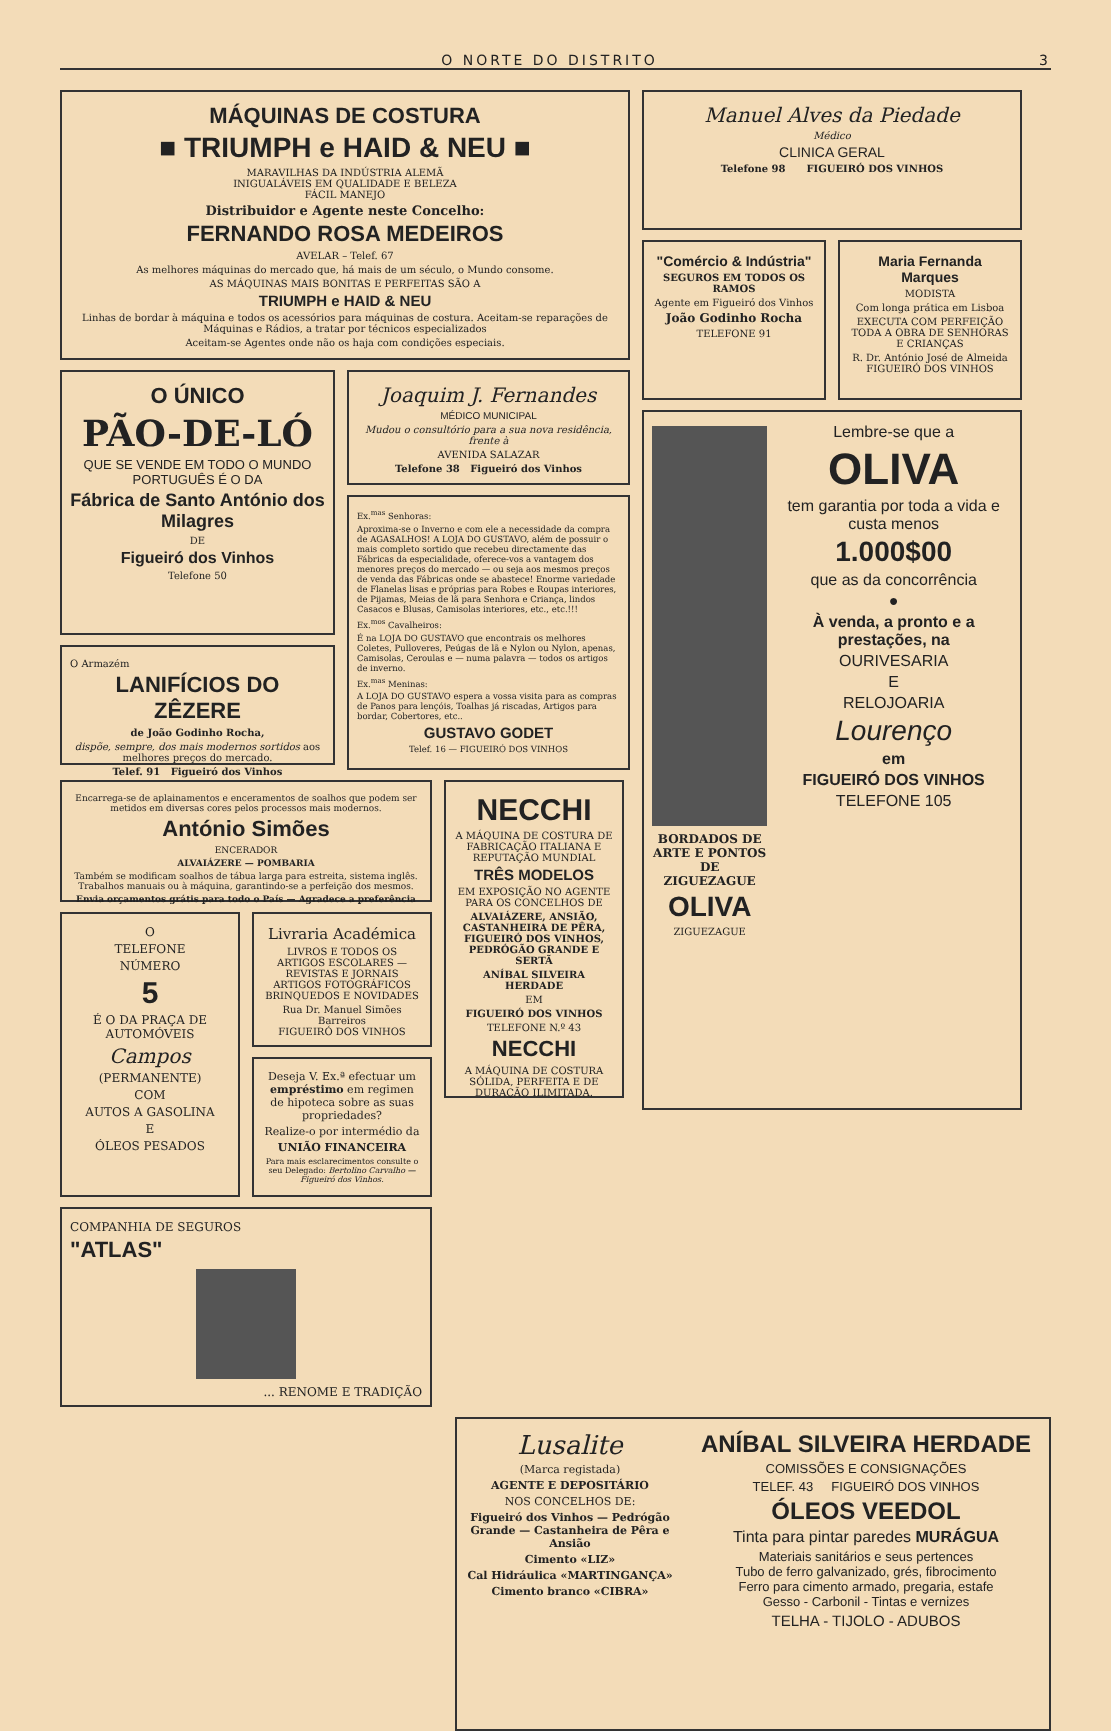O NORTE DO DISTRITO 3
MÁQUINAS DE COSTURA
■ TRIUMPH e HAID & NEU ■
MARAVILHAS DA INDÚSTRIA ALEMÃ
INIGUALÁVEIS EM QUALIDADE E BELEZA
FÁCIL MANEJO
Distribuidor e Agente neste Concelho:
FERNANDO ROSA MEDEIROS
AVELAR – Telef. 67
As melhores máquinas do mercado que, há mais de um século, o Mundo consome.
AS MÁQUINAS MAIS BONITAS E PERFEITAS SÃO A
TRIUMPH e HAID & NEU
Linhas de bordar à máquina e todos os acessórios para máquinas de costura. Aceitam-se reparações de Máquinas e Rádios, a tratar por técnicos especializados
Aceitam-se Agentes onde não os haja com condições especiais.
O ÚNICO
PÃO-DE-LÓ
QUE SE VENDE EM TODO O MUNDO PORTUGUÊS É O DA
Fábrica de Santo António dos Milagres
DE
Figueiró dos Vinhos
Telefone 50
O Armazém
LANIFÍCIOS DO ZÊZERE
de João Godinho Rocha,
dispõe, sempre, dos mais modernos sortidos aos melhores preços do mercado.
Telef. 91 Figueiró dos Vinhos
Joaquim J. Fernandes
MÉDICO MUNICIPAL
Mudou o consultório para a sua nova residência, frente à
AVENIDA SALAZAR
Telefone 38 Figueiró dos Vinhos
Ex.<sup>mas</sup> Senhoras:
Aproxima-se o Inverno e com ele a necessidade da compra de AGASALHOS! A LOJA DO GUSTAVO, além de possuir o mais completo sortido que recebeu directamente das Fábricas da especialidade, oferece-vos a vantagem dos menores preços do mercado — ou seja aos mesmos preços de venda das Fábricas onde se abastece! Enorme variedade de Flanelas lisas e próprias para Robes e Roupas interiores, de Pijamas, Meias de lã para Senhora e Criança, lindos Casacos e Blusas, Camisolas interiores, etc., etc.!!!
Ex.<sup>mos</sup> Cavalheiros:
É na LOJA DO GUSTAVO que encontrais os melhores Coletes, Pulloveres, Peúgas de lã e Nylon ou Nylon, apenas, Camisolas, Ceroulas e — numa palavra — todos os artigos de inverno.
Ex.<sup>mas</sup> Meninas:
A LOJA DO GUSTAVO espera a vossa visita para as compras de Panos para lençóis, Toalhas já riscadas, Artigos para bordar, Cobertores, etc..
GUSTAVO GODET
Telef. 16 — FIGUEIRÓ DOS VINHOS
Encarrega-se de aplainamentos e enceramentos de soalhos que podem ser metidos em diversas cores pelos processos mais modernos.
António Simões
ENCERADOR
ALVAIÁZERE — POMBARIA
Também se modificam soalhos de tábua larga para estreita, sistema inglês. Trabalhos manuais ou à máquina, garantindo-se a perfeição dos mesmos.
Envia orçamentos grátis para todo o País — Agradece a preferência
O
TELEFONE
NÚMERO
5
É O DA PRAÇA DE AUTOMÓVEIS
Campos
(PERMANENTE)
COM
AUTOS A GASOLINA
E
ÓLEOS PESADOS
Livraria Académica
LIVROS E TODOS OS ARTIGOS ESCOLARES — REVISTAS E JORNAIS ARTIGOS FOTOGRÁFICOS BRINQUEDOS E NOVIDADES
Rua Dr. Manuel Simões Barreiros
FIGUEIRÓ DOS VINHOS
Deseja V. Ex.ª efectuar um empréstimo em regimen de hipoteca sobre as suas propriedades?
Realize-o por intermédio da
UNIÃO FINANCEIRA
Para mais esclarecimentos consulte o seu Delegado: Bertolino Carvalho — Figueiró dos Vinhos.
COMPANHIA DE SEGUROS
"ATLAS"
... RENOME E TRADIÇÃO
NECCHI
A MÁQUINA DE COSTURA DE FABRICAÇÃO ITALIANA E REPUTAÇÃO MUNDIAL
TRÊS MODELOS
EM EXPOSIÇÃO NO AGENTE PARA OS CONCELHOS DE
ALVAIÁZERE, ANSIÃO, CASTANHEIRA DE PÊRA, FIGUEIRÓ DOS VINHOS, PEDRÓGÃO GRANDE E SERTÃ
ANÍBAL SILVEIRA HERDADE
EM
FIGUEIRÓ DOS VINHOS
TELEFONE N.º 43
NECCHI
A MÁQUINA DE COSTURA SÓLIDA, PERFEITA E DE DURAÇÃO ILIMITADA.
Manuel Alves da Piedade
Médico
CLINICA GERAL
Telefone 98 FIGUEIRÓ DOS VINHOS
"Comércio & Indústria"
SEGUROS EM TODOS OS RAMOS
Agente em Figueiró dos Vinhos
João Godinho Rocha
TELEFONE 91
Maria Fernanda Marques
MODISTA
Com longa prática em Lisboa
EXECUTA COM PERFEIÇÃO TODA A OBRA DE SENHORAS E CRIANÇAS
R. Dr. António José de Almeida
FIGUEIRÓ DOS VINHOS
BORDADOS DE ARTE E PONTOS DE ZIGUEZAGUE
OLIVA
ZIGUEZAGUE
Lembre-se que a
OLIVA
tem garantia por toda a vida e custa menos
1.000$00
que as da concorrência
●
À venda, a pronto e a prestações, na
OURIVESARIA
E
RELOJOARIA
Lourenço
em
FIGUEIRÓ DOS VINHOS
TELEFONE 105
Lusalite
(Marca registada)
AGENTE E DEPOSITÁRIO
NOS CONCELHOS DE:
Figueiró dos Vinhos — Pedrógão Grande — Castanheira de Pêra e Ansião
Cimento «LIZ»
Cal Hidráulica «MARTINGANÇA»
Cimento branco «CIBRA»
ANÍBAL SILVEIRA HERDADE
COMISSÕES E CONSIGNAÇÕES
TELEF. 43 FIGUEIRÓ DOS VINHOS
ÓLEOS VEEDOL
Tinta para pintar paredes MURÁGUA
Materiais sanitários e seus pertences
Tubo de ferro galvanizado, grés, fibrocimento
Ferro para cimento armado, pregaria, estafe
Gesso - Carbonil - Tintas e vernizes
TELHA - TIJOLO - ADUBOS